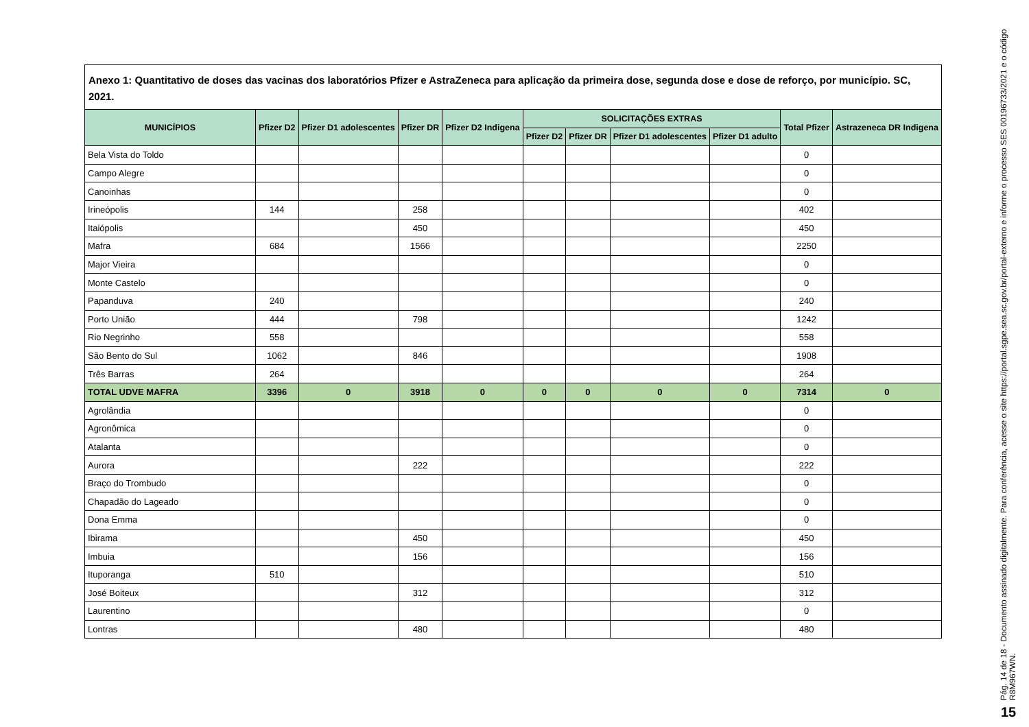Anexo 1: Quantitativo de doses das vacinas dos laboratórios Pfizer e AstraZeneca para aplicação da primeira dose, segunda dose e dose de reforço, por município. SC, 2021.
| MUNICÍPIOS | Pfizer D2 | Pfizer D1 adolescentes | Pfizer DR | Pfizer D2 Indigena | SOLICITAÇÕES EXTRAS | | | | Total Pfizer | Astrazeneca DR Indigena |
| --- | --- | --- | --- | --- | --- | --- | --- | --- | --- | --- |
| | | | | | Pfizer D2 | Pfizer DR | Pfizer D1 adolescentes | Pfizer D1 adulto | | |
| Bela Vista do Toldo | | | | | | | | | 0 | |
| Campo Alegre | | | | | | | | | 0 | |
| Canoinhas | | | | | | | | | 0 | |
| Irineópolis | 144 | | 258 | | | | | | 402 | |
| Itaiópolis | | | 450 | | | | | | 450 | |
| Mafra | 684 | | 1566 | | | | | | 2250 | |
| Major Vieira | | | | | | | | | 0 | |
| Monte Castelo | | | | | | | | | 0 | |
| Papanduva | 240 | | | | | | | | 240 | |
| Porto União | 444 | | 798 | | | | | | 1242 | |
| Rio Negrinho | 558 | | | | | | | | 558 | |
| São Bento do Sul | 1062 | | 846 | | | | | | 1908 | |
| Três Barras | 264 | | | | | | | | 264 | |
| TOTAL UDVE MAFRA | 3396 | 0 | 3918 | 0 | 0 | 0 | 0 | 0 | 7314 | 0 |
| Agrolândia | | | | | | | | | 0 | |
| Agronômica | | | | | | | | | 0 | |
| Atalanta | | | | | | | | | 0 | |
| Aurora | | | 222 | | | | | | 222 | |
| Braço do Trombudo | | | | | | | | | 0 | |
| Chapadão do Lageado | | | | | | | | | 0 | |
| Dona Emma | | | | | | | | | 0 | |
| Ibirama | | | 450 | | | | | | 450 | |
| Imbuia | | | 156 | | | | | | 156 | |
| Ituporanga | 510 | | | | | | | | 510 | |
| José Boiteux | | | 312 | | | | | | 312 | |
| Laurentino | | | | | | | | | 0 | |
| Lontras | | | 480 | | | | | | 480 | |
Pág. 14 de 18 - Documento assinado digitalmente. Para conferência, acesse o site https://portal.sgpe.sea.sc.gov.br/portal-externo e informe o processo SES 00196733/2021 e o código R8M967WN.
15